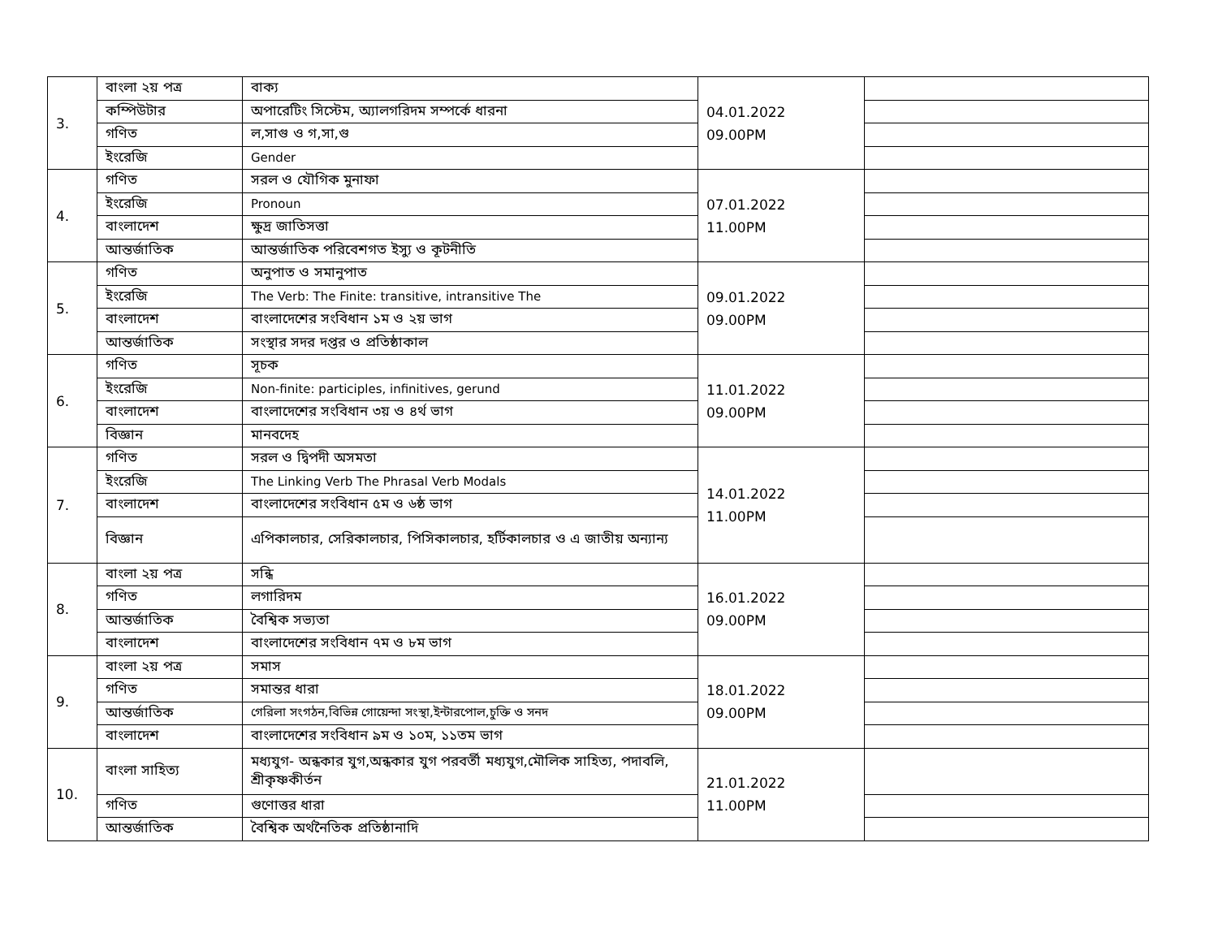| 3. | বাংলা ২য় পত্র | বাক্য | 04.01.2022 09.00PM | |
| | কম্পিউটার | অপারেটিং সিস্টেম, অ্যালগরিদম সম্পর্কে ধারনা | | |
| | গণিত | ল,সাগু ও গ,সা,গু | | |
| | ইংরেজি | Gender | | |
| 4. | গণিত | সরল ও যৌগিক মুনাফা | 07.01.2022 11.00PM | |
| | ইংরেজি | Pronoun | | |
| | বাংলাদেশ | ক্ষুদ্র জাতিসত্তা | | |
| | আন্তর্জাতিক | আন্তর্জাতিক পরিবেশগত ইস্যু ও কূটনীতি | | |
| 5. | গণিত | অনুপাত ও সমানুপাত | 09.01.2022 09.00PM | |
| | ইংরেজি | The Verb: The Finite: transitive, intransitive The | | |
| | বাংলাদেশ | বাংলাদেশের সংবিধান ১ম ও ২য় ভাগ | | |
| | আন্তর্জাতিক | সংস্থার সদর দপ্তর ও প্রতিষ্ঠাকাল | | |
| 6. | গণিত | সূচক | 11.01.2022 09.00PM | |
| | ইংরেজি | Non-finite: participles, infinitives, gerund | | |
| | বাংলাদেশ | বাংলাদেশের সংবিধান ৩য় ও ৪র্থ ভাগ | | |
| | বিজ্ঞান | মানবদেহ | | |
| 7. | গণিত | সরল ও দ্বিপদী অসমতা | 14.01.2022 11.00PM | |
| | ইংরেজি | The Linking Verb The Phrasal Verb Modals | | |
| | বাংলাদেশ | বাংলাদেশের সংবিধান ৫ম ও ৬ষ্ঠ ভাগ | | |
| | বিজ্ঞান | এপিকালচার, সেরিকালচার, পিসিকালচার, হর্টিকালচার ও এ জাতীয় অন্যান্য | | |
| 8. | বাংলা ২য় পত্র | সন্ধি | 16.01.2022 09.00PM | |
| | গণিত | লগারিদম | | |
| | আন্তর্জাতিক | বৈশ্বিক সভ্যতা | | |
| | বাংলাদেশ | বাংলাদেশের সংবিধান ৭ম ও ৮ম ভাগ | | |
| 9. | বাংলা ২য় পত্র | সমাস | 18.01.2022 09.00PM | |
| | গণিত | সমান্তর ধারা | | |
| | আন্তর্জাতিক | গেরিলা সংগঠন,বিভিন্ন গোয়েন্দা সংস্থা,ইন্টারপোল,চুক্তি ও সনদ | | |
| | বাংলাদেশ | বাংলাদেশের সংবিধান ৯ম ও ১০ম, ১১তম ভাগ | | |
| 10. | বাংলা সাহিত্য | মধ্যযুগ- অন্ধকার যুগ,অন্ধকার যুগ পরবর্তী মধ্যযুগ,মৌলিক সাহিত্য, পদাবলি, শ্রীকৃষ্ণকীর্তন | 21.01.2022 11.00PM | |
| | গণিত | গুণোত্তর ধারা | | |
| | আন্তর্জাতিক | বৈশ্বিক অর্থনৈতিক প্রতিষ্ঠানাদি | | |